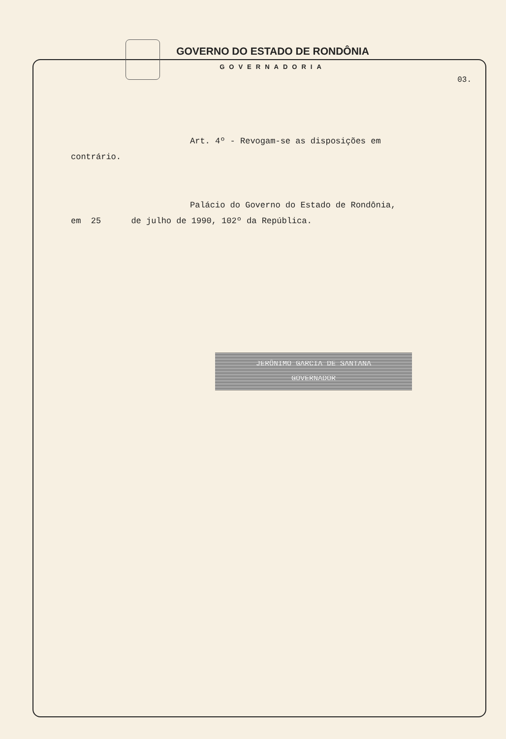GOVERNO DO ESTADO DE RONDÔNIA
GOVERNADORIA
03.
Art. 4º - Revogam-se as disposições em
contrário.
Palácio do Governo do Estado de Rondônia,
em 25 de julho de 1990, 102º da República.
JERÔNIMO GARCIA DE SANTANA
GOVERNADOR